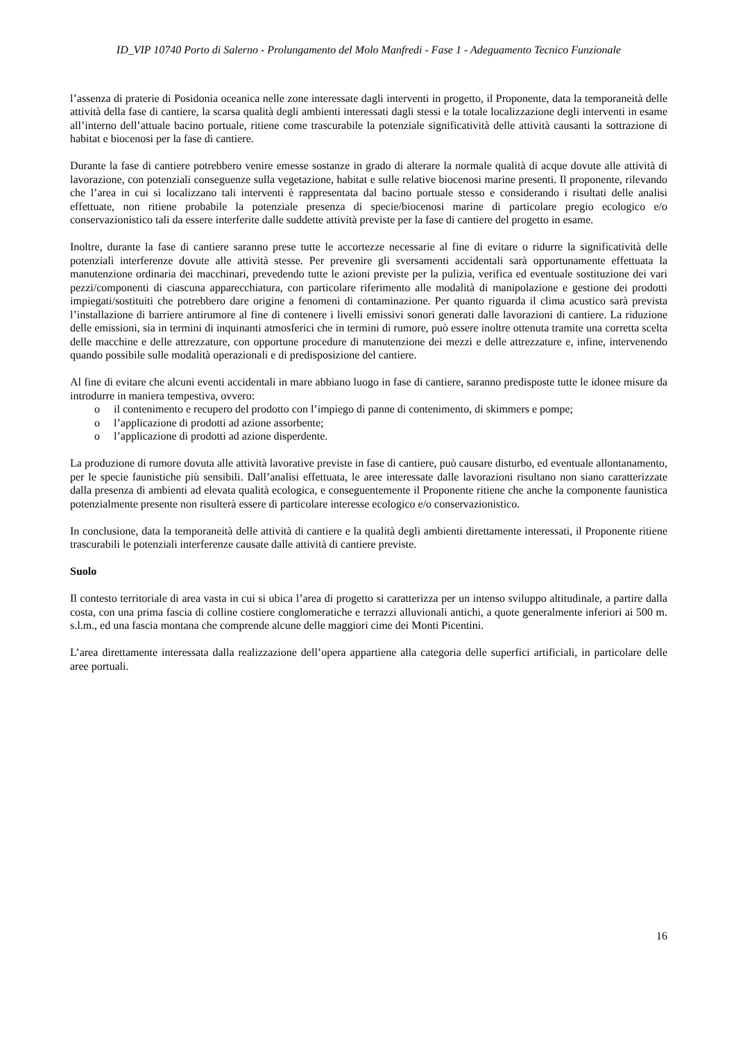ID_VIP 10740 Porto di Salerno - Prolungamento del Molo Manfredi - Fase 1 - Adeguamento Tecnico Funzionale
l’assenza di praterie di Posidonia oceanica nelle zone interessate dagli interventi in progetto, il Proponente, data la temporaneità delle attività della fase di cantiere, la scarsa qualità degli ambienti interessati dagli stessi e la totale localizzazione degli interventi in esame all’interno dell’attuale bacino portuale, ritiene come trascurabile la potenziale significatività delle attività causanti la sottrazione di habitat e biocenosi per la fase di cantiere.
Durante la fase di cantiere potrebbero venire emesse sostanze in grado di alterare la normale qualità di acque dovute alle attività di lavorazione, con potenziali conseguenze sulla vegetazione, habitat e sulle relative biocenosi marine presenti. Il proponente, rilevando che l’area in cui si localizzano tali interventi è rappresentata dal bacino portuale stesso e considerando i risultati delle analisi effettuate, non ritiene probabile la potenziale presenza di specie/biocenosi marine di particolare pregio ecologico e/o conservazionistico tali da essere interferite dalle suddette attività previste per la fase di cantiere del progetto in esame.
Inoltre, durante la fase di cantiere saranno prese tutte le accortezze necessarie al fine di evitare o ridurre la significatività delle potenziali interferenze dovute alle attività stesse. Per prevenire gli sversamenti accidentali sarà opportunamente effettuata la manutenzione ordinaria dei macchinari, prevedendo tutte le azioni previste per la pulizia, verifica ed eventuale sostituzione dei vari pezzi/componenti di ciascuna apparecchiatura, con particolare riferimento alle modalità di manipolazione e gestione dei prodotti impiegati/sostituiti che potrebbero dare origine a fenomeni di contaminazione. Per quanto riguarda il clima acustico sarà prevista l’installazione di barriere antirumore al fine di contenere i livelli emissivi sonori generati dalle lavorazioni di cantiere. La riduzione delle emissioni, sia in termini di inquinanti atmosferici che in termini di rumore, può essere inoltre ottenuta tramite una corretta scelta delle macchine e delle attrezzature, con opportune procedure di manutenzione dei mezzi e delle attrezzature e, infine, intervenendo quando possibile sulle modalità operazionali e di predisposizione del cantiere.
Al fine di evitare che alcuni eventi accidentali in mare abbiano luogo in fase di cantiere, saranno predisposte tutte le idonee misure da introdurre in maniera tempestiva, ovvero:
o il contenimento e recupero del prodotto con l’impiego di panne di contenimento, di skimmers e pompe;
o l’applicazione di prodotti ad azione assorbente;
o l’applicazione di prodotti ad azione disperdente.
La produzione di rumore dovuta alle attività lavorative previste in fase di cantiere, può causare disturbo, ed eventuale allontanamento, per le specie faunistiche più sensibili. Dall’analisi effettuata, le aree interessate dalle lavorazioni risultano non siano caratterizzate dalla presenza di ambienti ad elevata qualità ecologica, e conseguentemente il Proponente ritiene che anche la componente faunistica potenzialmente presente non risulterà essere di particolare interesse ecologico e/o conservazionistico.
In conclusione, data la temporaneità delle attività di cantiere e la qualità degli ambienti direttamente interessati, il Proponente ritiene trascurabili le potenziali interferenze causate dalle attività di cantiere previste.
Suolo
Il contesto territoriale di area vasta in cui si ubica l’area di progetto si caratterizza per un intenso sviluppo altitudinale, a partire dalla costa, con una prima fascia di colline costiere conglomeratiche e terrazzi alluvionali antichi, a quote generalmente inferiori ai 500 m. s.l.m., ed una fascia montana che comprende alcune delle maggiori cime dei Monti Picentini.
L’area direttamente interessata dalla realizzazione dell’opera appartiene alla categoria delle superfici artificiali, in particolare delle aree portuali.
16